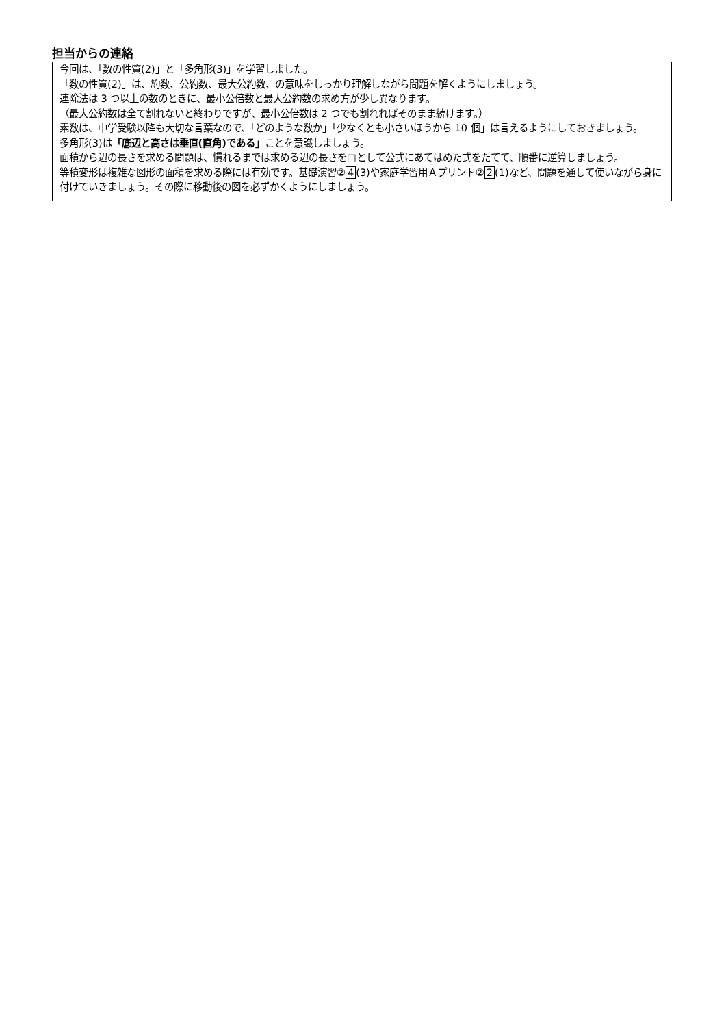担当からの連絡
今回は、「数の性質(2)」と「多角形(3)」を学習しました。
「数の性質(2)」は、約数、公約数、最大公約数、の意味をしっかり理解しながら問題を解くようにしましょう。
連除法は 3 つ以上の数のときに、最小公倍数と最大公約数の求め方が少し異なります。
（最大公約数は全て割れないと終わりですが、最小公倍数は 2 つでも割れればそのまま続けます。）
素数は、中学受験以降も大切な言葉なので、「どのような数か」「少なくとも小さいほうから 10 個」は言えるようにしておきましょう。
多角形(3)は「底辺と高さは垂直(直角)である」ことを意識しましょう。
面積から辺の長さを求める問題は、慣れるまでは求める辺の長さを□として公式にあてはめた式をたてて、順番に逆算しましょう。
等積変形は複雑な図形の面積を求める際には有効です。基礎演習②4(3)や家庭学習用Ａプリント②2(1)など、問題を通して使いながら身に付けていきましょう。その際に移動後の図を必ずかくようにしましょう。